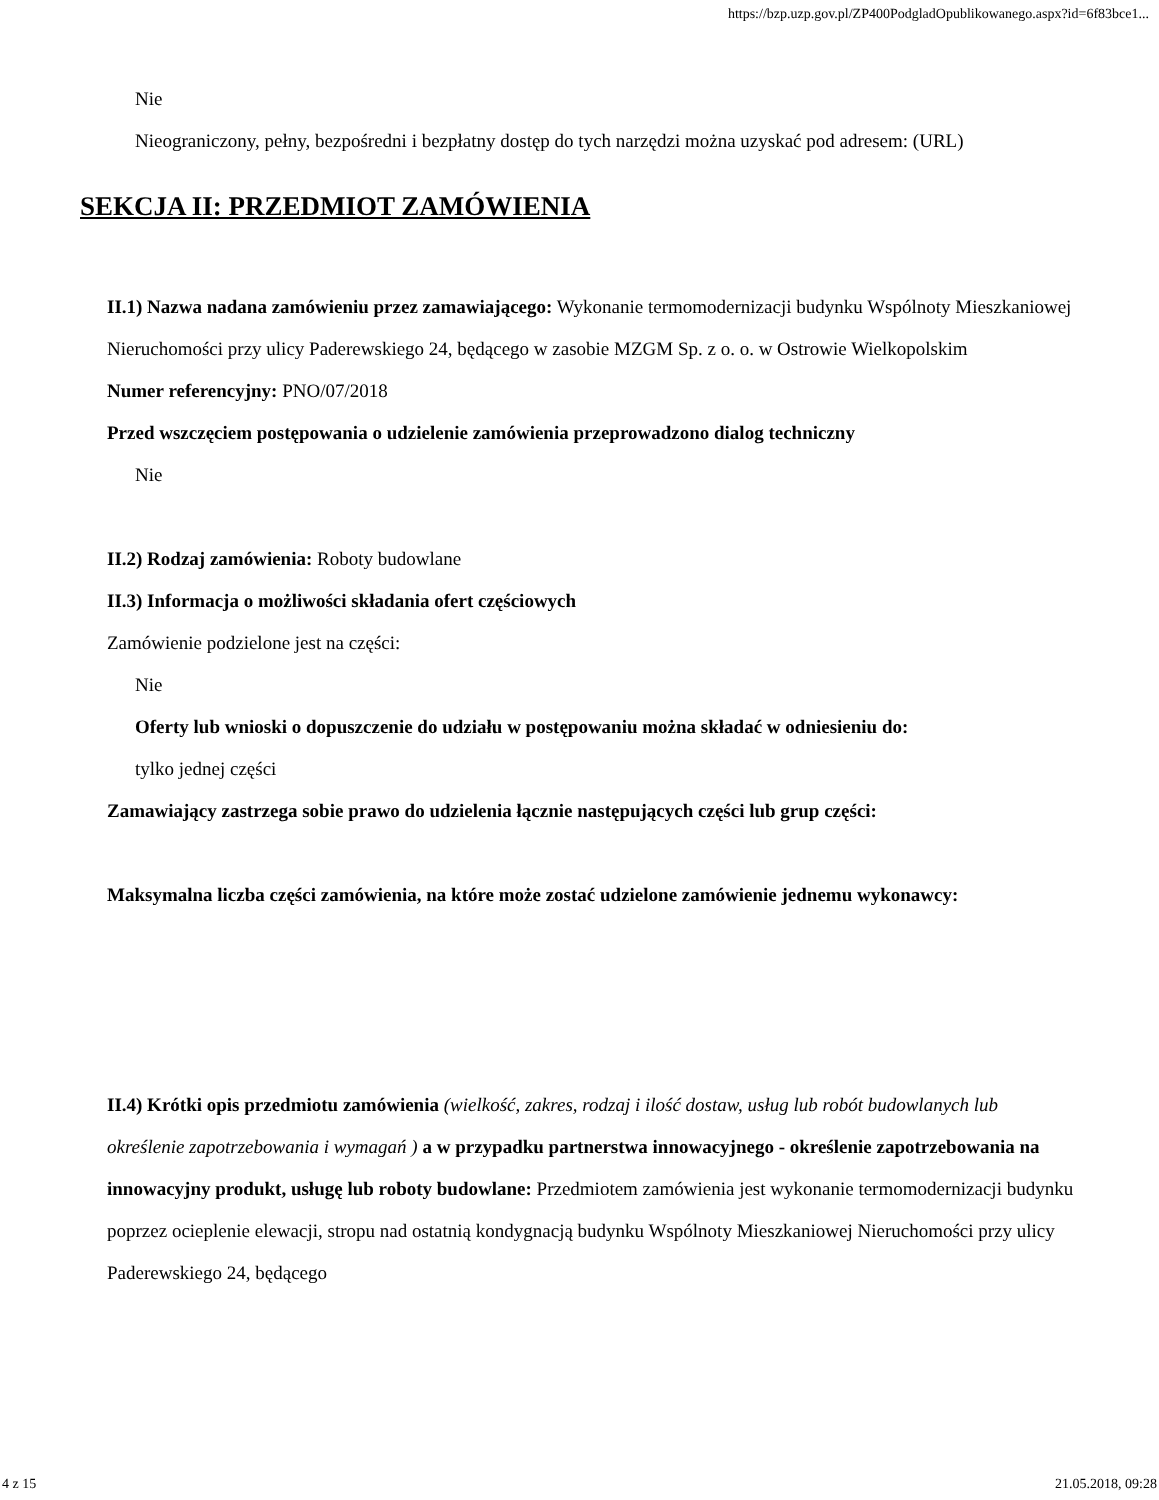https://bzp.uzp.gov.pl/ZP400PodgladOpublikowanego.aspx?id=6f83bce1...
Nie
Nieograniczony, pełny, bezpośredni i bezpłatny dostęp do tych narzędzi można uzyskać pod adresem: (URL)
SEKCJA II: PRZEDMIOT ZAMÓWIENIA
II.1) Nazwa nadana zamówieniu przez zamawiającego: Wykonanie termomodernizacji budynku Wspólnoty Mieszkaniowej Nieruchomości przy ulicy Paderewskiego 24, będącego w zasobie MZGM Sp. z o. o. w Ostrowie Wielkopolskim
Numer referencyjny: PNO/07/2018
Przed wszczęciem postępowania o udzielenie zamówienia przeprowadzono dialog techniczny
Nie
II.2) Rodzaj zamówienia: Roboty budowlane
II.3) Informacja o możliwości składania ofert częściowych
Zamówienie podzielone jest na części:
Nie
Oferty lub wnioski o dopuszczenie do udziału w postępowaniu można składać w odniesieniu do:
tylko jednej części
Zamawiający zastrzega sobie prawo do udzielenia łącznie następujących części lub grup części:
Maksymalna liczba części zamówienia, na które może zostać udzielone zamówienie jednemu wykonawcy:
II.4) Krótki opis przedmiotu zamówienia (wielkość, zakres, rodzaj i ilość dostaw, usług lub robót budowlanych lub określenie zapotrzebowania i wymagań ) a w przypadku partnerstwa innowacyjnego - określenie zapotrzebowania na innowacyjny produkt, usługę lub roboty budowlane: Przedmiotem zamówienia jest wykonanie termomodernizacji budynku poprzez ocieplenie elewacji, stropu nad ostatnią kondygnacją budynku Wspólnoty Mieszkaniowej Nieruchomości przy ulicy Paderewskiego 24, będącego
4 z 15 21.05.2018, 09:28